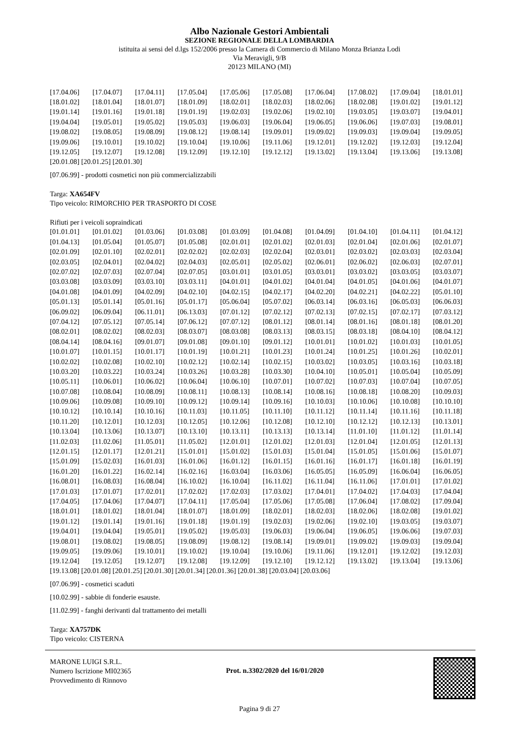Albo Nazionale Gestori Ambientali
SEZIONE REGIONALE DELLA LOMBARDIA
istituita ai sensi del d.lgs 152/2006 presso la Camera di Commercio di Milano Monza Brianza Lodi
Via Meravigli, 9/B
20123 MILANO (MI)
| [17.04.06] | [17.04.07] | [17.04.11] | [17.05.04] | [17.05.06] | [17.05.08] | [17.06.04] | [17.08.02] | [17.09.04] | [18.01.01] |
| [18.01.02] | [18.01.04] | [18.01.07] | [18.01.09] | [18.02.01] | [18.02.03] | [18.02.06] | [18.02.08] | [19.01.02] | [19.01.12] |
| [19.01.14] | [19.01.16] | [19.01.18] | [19.01.19] | [19.02.03] | [19.02.06] | [19.02.10] | [19.03.05] | [19.03.07] | [19.04.01] |
| [19.04.04] | [19.05.01] | [19.05.02] | [19.05.03] | [19.06.03] | [19.06.04] | [19.06.05] | [19.06.06] | [19.07.03] | [19.08.01] |
| [19.08.02] | [19.08.05] | [19.08.09] | [19.08.12] | [19.08.14] | [19.09.01] | [19.09.02] | [19.09.03] | [19.09.04] | [19.09.05] |
| [19.09.06] | [19.10.01] | [19.10.02] | [19.10.04] | [19.10.06] | [19.11.06] | [19.12.01] | [19.12.02] | [19.12.03] | [19.12.04] |
| [19.12.05] | [19.12.07] | [19.12.08] | [19.12.09] | [19.12.10] | [19.12.12] | [19.13.02] | [19.13.04] | [19.13.06] | [19.13.08] |
[20.01.08] [20.01.25] [20.01.30]
[07.06.99] - prodotti cosmetici non più commercializzabili
Targa: XA654FV
Tipo veicolo: RIMORCHIO PER TRASPORTO DI COSE
Rifiuti per i veicoli sopraindicati
| [01.01.01] | [01.01.02] | [01.03.06] | [01.03.08] | [01.03.09] | [01.04.08] | [01.04.09] | [01.04.10] | [01.04.11] | [01.04.12] |
| [01.04.13] | [01.05.04] | [01.05.07] | [01.05.08] | [02.01.01] | [02.01.02] | [02.01.03] | [02.01.04] | [02.01.06] | [02.01.07] |
| [02.01.09] | [02.01.10] | [02.02.01] | [02.02.02] | [02.02.03] | [02.02.04] | [02.03.01] | [02.03.02] | [02.03.03] | [02.03.04] |
| [02.03.05] | [02.04.01] | [02.04.02] | [02.04.03] | [02.05.01] | [02.05.02] | [02.06.01] | [02.06.02] | [02.06.03] | [02.07.01] |
| [02.07.02] | [02.07.03] | [02.07.04] | [02.07.05] | [03.01.01] | [03.01.05] | [03.03.01] | [03.03.02] | [03.03.05] | [03.03.07] |
| [03.03.08] | [03.03.09] | [03.03.10] | [03.03.11] | [04.01.01] | [04.01.02] | [04.01.04] | [04.01.05] | [04.01.06] | [04.01.07] |
| [04.01.08] | [04.01.09] | [04.02.09] | [04.02.10] | [04.02.15] | [04.02.17] | [04.02.20] | [04.02.21] | [04.02.22] | [05.01.10] |
| [05.01.13] | [05.01.14] | [05.01.16] | [05.01.17] | [05.06.04] | [05.07.02] | [06.03.14] | [06.03.16] | [06.05.03] | [06.06.03] |
| [06.09.02] | [06.09.04] | [06.11.01] | [06.13.03] | [07.01.12] | [07.02.12] | [07.02.13] | [07.02.15] | [07.02.17] | [07.03.12] |
| [07.04.12] | [07.05.12] | [07.05.14] | [07.06.12] | [07.07.12] | [08.01.12] | [08.01.14] | [08.01.16] | [08.01.18] | [08.01.20] |
| [08.02.01] | [08.02.02] | [08.02.03] | [08.03.07] | [08.03.08] | [08.03.13] | [08.03.15] | [08.03.18] | [08.04.10] | [08.04.12] |
| [08.04.14] | [08.04.16] | [09.01.07] | [09.01.08] | [09.01.10] | [09.01.12] | [10.01.01] | [10.01.02] | [10.01.03] | [10.01.05] |
| [10.01.07] | [10.01.15] | [10.01.17] | [10.01.19] | [10.01.21] | [10.01.23] | [10.01.24] | [10.01.25] | [10.01.26] | [10.02.01] |
| [10.02.02] | [10.02.08] | [10.02.10] | [10.02.12] | [10.02.14] | [10.02.15] | [10.03.02] | [10.03.05] | [10.03.16] | [10.03.18] |
| [10.03.20] | [10.03.22] | [10.03.24] | [10.03.26] | [10.03.28] | [10.03.30] | [10.04.10] | [10.05.01] | [10.05.04] | [10.05.09] |
| [10.05.11] | [10.06.01] | [10.06.02] | [10.06.04] | [10.06.10] | [10.07.01] | [10.07.02] | [10.07.03] | [10.07.04] | [10.07.05] |
| [10.07.08] | [10.08.04] | [10.08.09] | [10.08.11] | [10.08.13] | [10.08.14] | [10.08.16] | [10.08.18] | [10.08.20] | [10.09.03] |
| [10.09.06] | [10.09.08] | [10.09.10] | [10.09.12] | [10.09.14] | [10.09.16] | [10.10.03] | [10.10.06] | [10.10.08] | [10.10.10] |
| [10.10.12] | [10.10.14] | [10.10.16] | [10.11.03] | [10.11.05] | [10.11.10] | [10.11.12] | [10.11.14] | [10.11.16] | [10.11.18] |
| [10.11.20] | [10.12.01] | [10.12.03] | [10.12.05] | [10.12.06] | [10.12.08] | [10.12.10] | [10.12.12] | [10.12.13] | [10.13.01] |
| [10.13.04] | [10.13.06] | [10.13.07] | [10.13.10] | [10.13.11] | [10.13.13] | [10.13.14] | [11.01.10] | [11.01.12] | [11.01.14] |
| [11.02.03] | [11.02.06] | [11.05.01] | [11.05.02] | [12.01.01] | [12.01.02] | [12.01.03] | [12.01.04] | [12.01.05] | [12.01.13] |
| [12.01.15] | [12.01.17] | [12.01.21] | [15.01.01] | [15.01.02] | [15.01.03] | [15.01.04] | [15.01.05] | [15.01.06] | [15.01.07] |
| [15.01.09] | [15.02.03] | [16.01.03] | [16.01.06] | [16.01.12] | [16.01.15] | [16.01.16] | [16.01.17] | [16.01.18] | [16.01.19] |
| [16.01.20] | [16.01.22] | [16.02.14] | [16.02.16] | [16.03.04] | [16.03.06] | [16.05.05] | [16.05.09] | [16.06.04] | [16.06.05] |
| [16.08.01] | [16.08.03] | [16.08.04] | [16.10.02] | [16.10.04] | [16.11.02] | [16.11.04] | [16.11.06] | [17.01.01] | [17.01.02] |
| [17.01.03] | [17.01.07] | [17.02.01] | [17.02.02] | [17.02.03] | [17.03.02] | [17.04.01] | [17.04.02] | [17.04.03] | [17.04.04] |
| [17.04.05] | [17.04.06] | [17.04.07] | [17.04.11] | [17.05.04] | [17.05.06] | [17.05.08] | [17.06.04] | [17.08.02] | [17.09.04] |
| [18.01.01] | [18.01.02] | [18.01.04] | [18.01.07] | [18.01.09] | [18.02.01] | [18.02.03] | [18.02.06] | [18.02.08] | [19.01.02] |
| [19.01.12] | [19.01.14] | [19.01.16] | [19.01.18] | [19.01.19] | [19.02.03] | [19.02.06] | [19.02.10] | [19.03.05] | [19.03.07] |
| [19.04.01] | [19.04.04] | [19.05.01] | [19.05.02] | [19.05.03] | [19.06.03] | [19.06.04] | [19.06.05] | [19.06.06] | [19.07.03] |
| [19.08.01] | [19.08.02] | [19.08.05] | [19.08.09] | [19.08.12] | [19.08.14] | [19.09.01] | [19.09.02] | [19.09.03] | [19.09.04] |
| [19.09.05] | [19.09.06] | [19.10.01] | [19.10.02] | [19.10.04] | [19.10.06] | [19.11.06] | [19.12.01] | [19.12.02] | [19.12.03] |
| [19.12.04] | [19.12.05] | [19.12.07] | [19.12.08] | [19.12.09] | [19.12.10] | [19.12.12] | [19.13.02] | [19.13.04] | [19.13.06] |
[19.13.08] [20.01.08] [20.01.25] [20.01.30] [20.01.34] [20.01.36] [20.01.38] [20.03.04] [20.03.06]
[07.06.99] - cosmetici scaduti
[10.02.99] - sabbie di fonderie esauste.
[11.02.99] - fanghi derivanti dal trattamento dei metalli
Targa: XA757DK
Tipo veicolo: CISTERNA
MARONE LUIGI S.R.L.
Numero Iscrizione MI02365
Provvedimento di Rinnovo
Prot. n.3302/2020 del 16/01/2020
Pagina 9 di 27